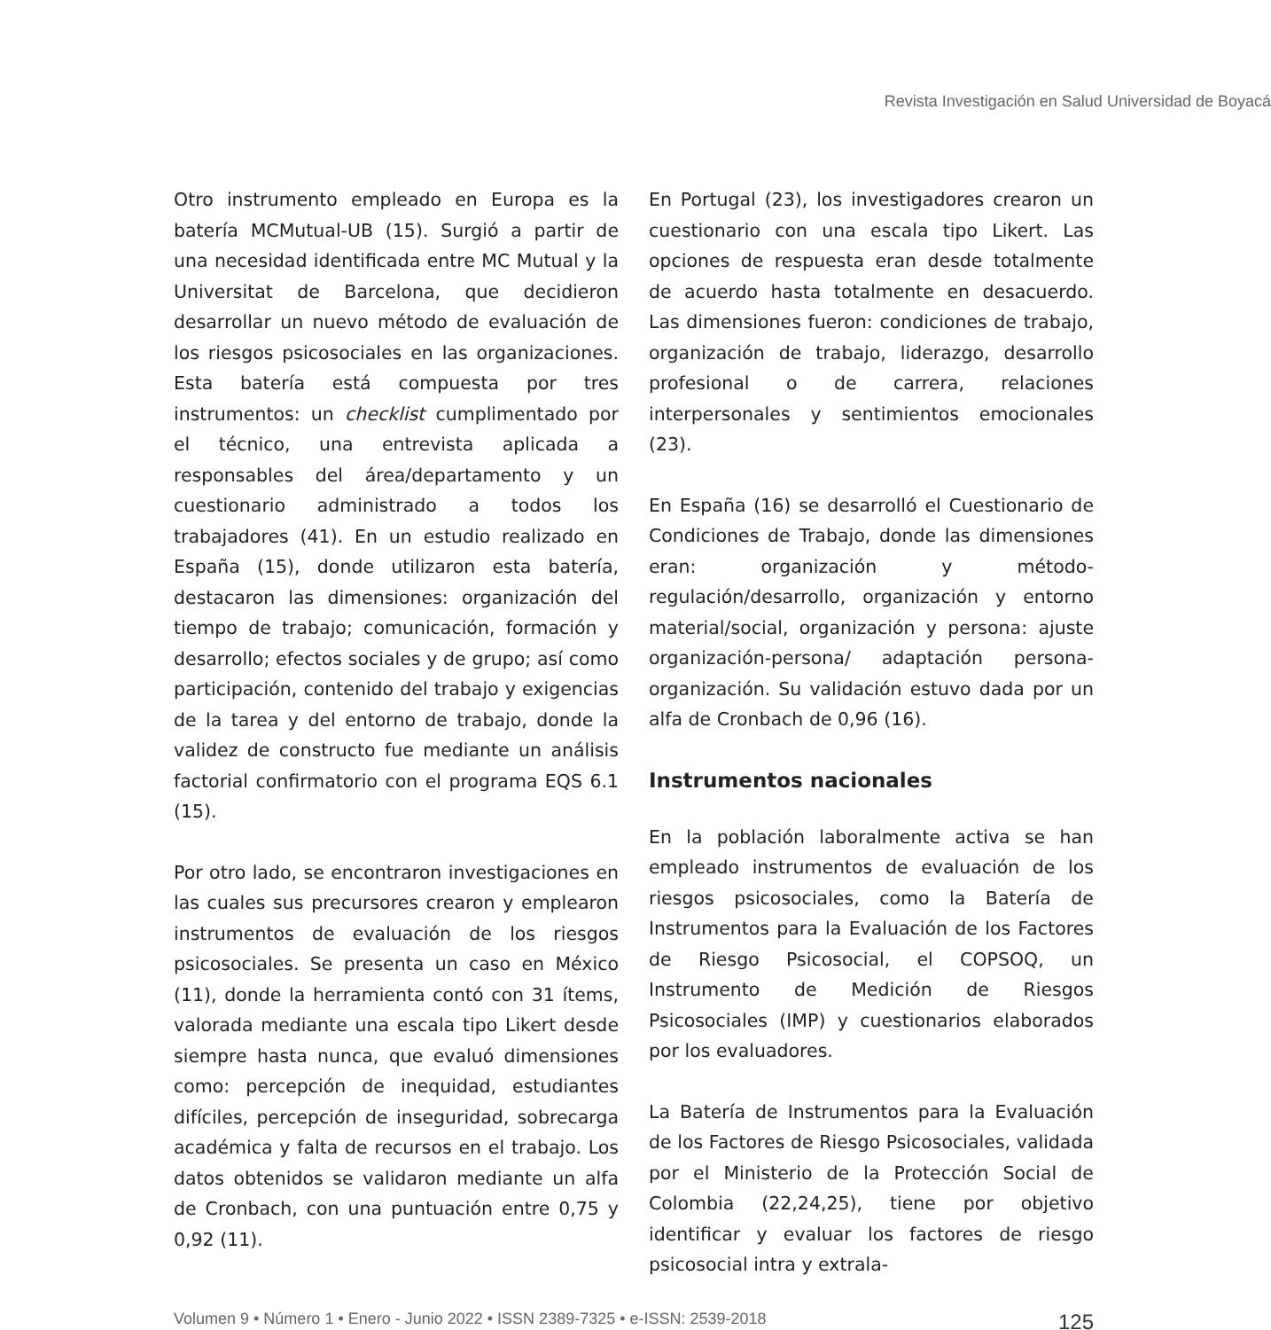Revista Investigación en Salud Universidad de Boyacá
Otro instrumento empleado en Europa es la batería MCMutual-UB (15). Surgió a partir de una necesidad identificada entre MC Mutual y la Universitat de Barcelona, que decidieron desarrollar un nuevo método de evaluación de los riesgos psicosociales en las organizaciones. Esta batería está compuesta por tres instrumentos: un checklist cumplimentado por el técnico, una entrevista aplicada a responsables del área/departamento y un cuestionario administrado a todos los trabajadores (41). En un estudio realizado en España (15), donde utilizaron esta batería, destacaron las dimensiones: organización del tiempo de trabajo; comunicación, formación y desarrollo; efectos sociales y de grupo; así como participación, contenido del trabajo y exigencias de la tarea y del entorno de trabajo, donde la validez de constructo fue mediante un análisis factorial confirmatorio con el programa EQS 6.1 (15).
Por otro lado, se encontraron investigaciones en las cuales sus precursores crearon y emplearon instrumentos de evaluación de los riesgos psicosociales. Se presenta un caso en México (11), donde la herramienta contó con 31 ítems, valorada mediante una escala tipo Likert desde siempre hasta nunca, que evaluó dimensiones como: percepción de inequidad, estudiantes difíciles, percepción de inseguridad, sobrecarga académica y falta de recursos en el trabajo. Los datos obtenidos se validaron mediante un alfa de Cronbach, con una puntuación entre 0,75 y 0,92 (11).
En Portugal (23), los investigadores crearon un cuestionario con una escala tipo Likert. Las opciones de respuesta eran desde totalmente de acuerdo hasta totalmente en desacuerdo. Las dimensiones fueron: condiciones de trabajo, organización de trabajo, liderazgo, desarrollo profesional o de carrera, relaciones interpersonales y sentimientos emocionales (23).
En España (16) se desarrolló el Cuestionario de Condiciones de Trabajo, donde las dimensiones eran: organización y método-regulación/desarrollo, organización y entorno material/social, organización y persona: ajuste organización-persona/ adaptación persona-organización. Su validación estuvo dada por un alfa de Cronbach de 0,96 (16).
Instrumentos nacionales
En la población laboralmente activa se han empleado instrumentos de evaluación de los riesgos psicosociales, como la Batería de Instrumentos para la Evaluación de los Factores de Riesgo Psicosocial, el COPSOQ, un Instrumento de Medición de Riesgos Psicosociales (IMP) y cuestionarios elaborados por los evaluadores.
La Batería de Instrumentos para la Evaluación de los Factores de Riesgo Psicosociales, validada por el Ministerio de la Protección Social de Colombia (22,24,25), tiene por objetivo identificar y evaluar los factores de riesgo psicosocial intra y extrala-
Volumen 9 • Número 1 • Enero - Junio 2022 • ISSN 2389-7325 • e-ISSN: 2539-2018 125